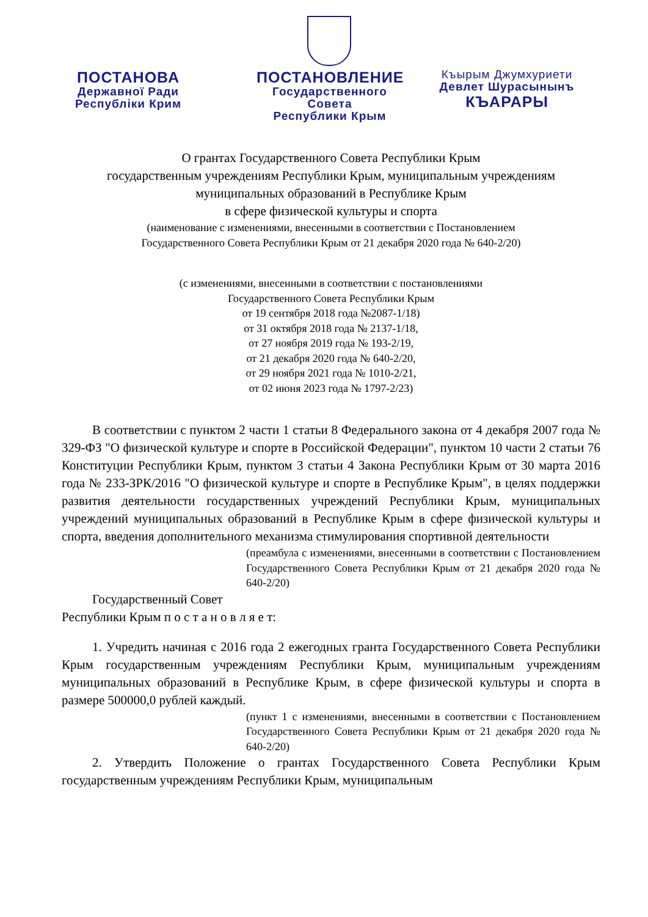ПОСТАНОВА
Державної Ради
Республіки Крим
ПОСТАНОВЛЕНИЕ
Государственного
Совета
Республики Крым
Къырым Джумхуриети
Девлет Шурасынынъ
КЪАРАРЫ
О грантах Государственного Совета Республики Крым
государственным учреждениям Республики Крым, муниципальным учреждениям
муниципальных образований в Республике Крым
в сфере физической культуры и спорта
(наименование с изменениями, внесенными в соответствии с Постановлением
Государственного Совета Республики Крым от 21 декабря 2020 года № 640-2/20)
(с изменениями, внесенными в соответствии с постановлениями
Государственного Совета Республики Крым
от 19 сентября 2018 года №2087-1/18)
от 31 октября 2018 года № 2137-1/18,
от 27 ноября 2019 года № 193-2/19,
от 21 декабря 2020 года № 640-2/20,
от 29 ноября 2021 года № 1010-2/21,
от 02 июня 2023 года № 1797-2/23)
В соответствии с пунктом 2 части 1 статьи 8 Федерального закона от 4 декабря 2007 года № 329-ФЗ "О физической культуре и спорте в Российской Федерации", пунктом 10 части 2 статьи 76 Конституции Республики Крым, пунктом 3 статьи 4 Закона Республики Крым от 30 марта 2016 года № 233-ЗРК/2016 "О физической культуре и спорте в Республике Крым", в целях поддержки развития деятельности государственных учреждений Республики Крым, муниципальных учреждений муниципальных образований в Республике Крым в сфере физической культуры и спорта, введения дополнительного механизма стимулирования спортивной деятельности
(преамбула с изменениями, внесенными в соответствии с Постановлением Государственного Совета Республики Крым от 21 декабря 2020 года № 640-2/20)
Государственный Совет
Республики Крым п о с т а н о в л я е т:
1. Учредить начиная с 2016 года 2 ежегодных гранта Государственного Совета Республики Крым государственным учреждениям Республики Крым, муниципальным учреждениям муниципальных образований в Республике Крым, в сфере физической культуры и спорта в размере 500000,0 рублей каждый.
(пункт 1 с изменениями, внесенными в соответствии с Постановлением Государственного Совета Республики Крым от 21 декабря 2020 года № 640-2/20)
2. Утвердить Положение о грантах Государственного Совета Республики Крым государственным учреждениям Республики Крым, муниципальным